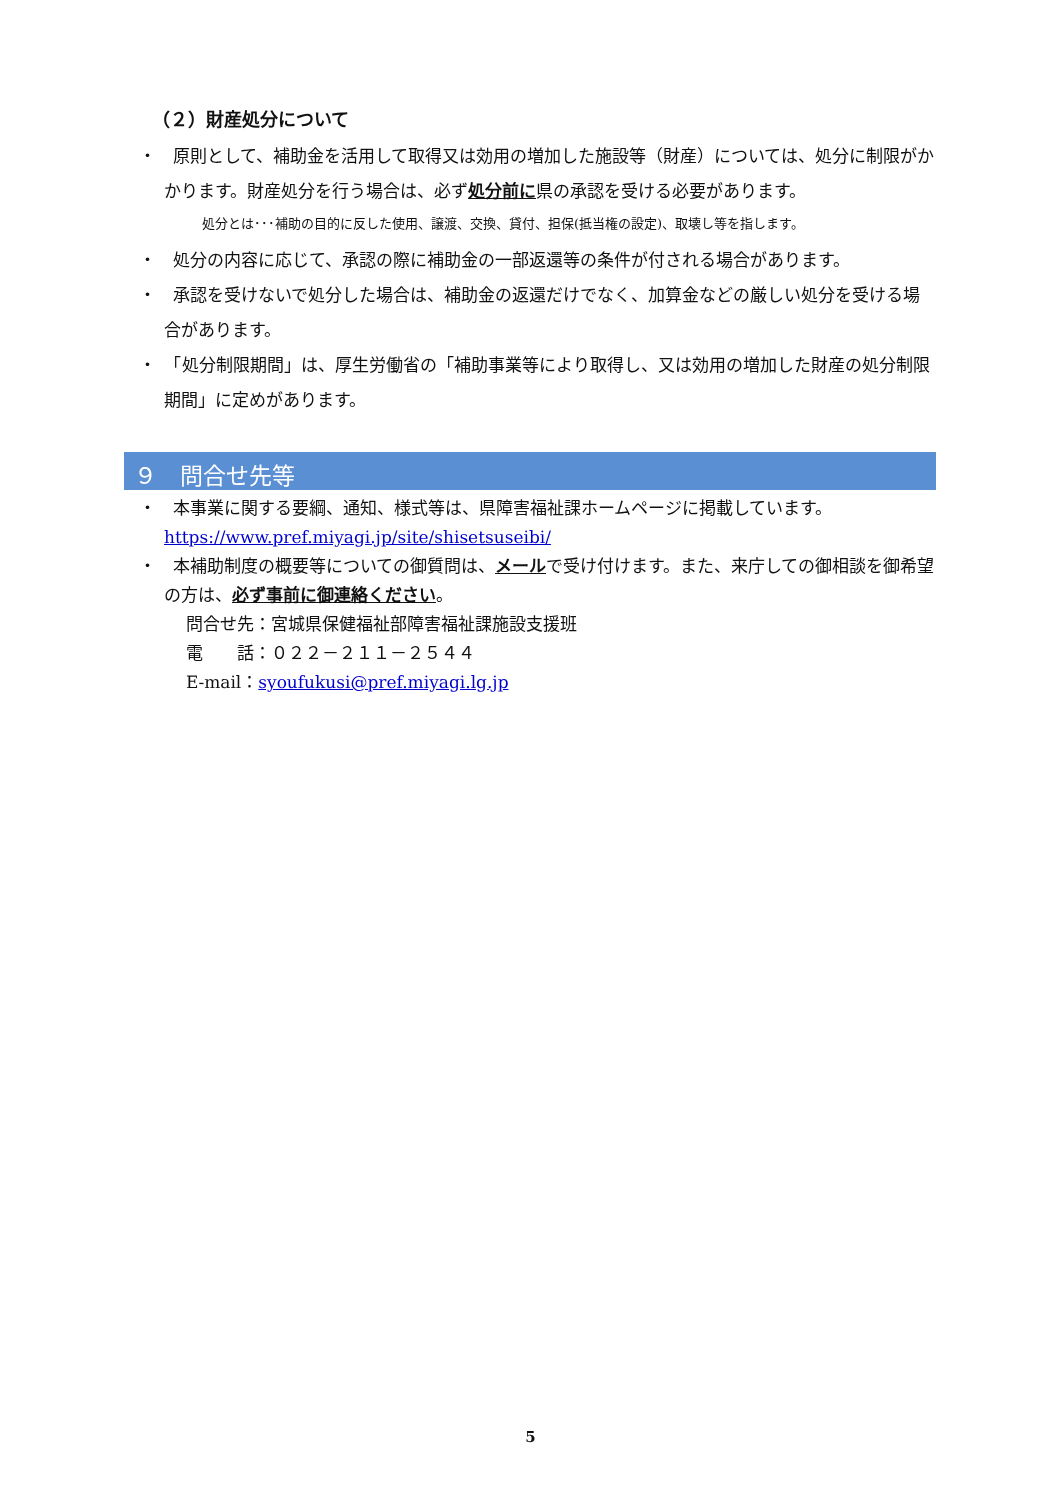（２）財産処分について
・　原則として、補助金を活用して取得又は効用の増加した施設等（財産）については、処分に制限がかかります。財産処分を行う場合は、必ず処分前に県の承認を受ける必要があります。
処分とは･･･補助の目的に反した使用、譲渡、交換、貸付、担保(抵当権の設定)、取壊し等を指します。
・　処分の内容に応じて、承認の際に補助金の一部返還等の条件が付される場合があります。
・　承認を受けないで処分した場合は、補助金の返還だけでなく、加算金などの厳しい処分を受ける場合があります。
・　「処分制限期間」は、厚生労働省の「補助事業等により取得し、又は効用の増加した財産の処分制限期間」に定めがあります。
９　問合せ先等
・　本事業に関する要綱、通知、様式等は、県障害福祉課ホームページに掲載しています。
https://www.pref.miyagi.jp/site/shisetsuseibi/
・　本補助制度の概要等についての御質問は、メールで受け付けます。また、来庁しての御相談を御希望の方は、必ず事前に御連絡ください。
問合せ先：宮城県保健福祉部障害福祉課施設支援班
電　　話：０２２－２１１－２５４４
E‐mail：syoufukusi@pref.miyagi.lg.jp
5